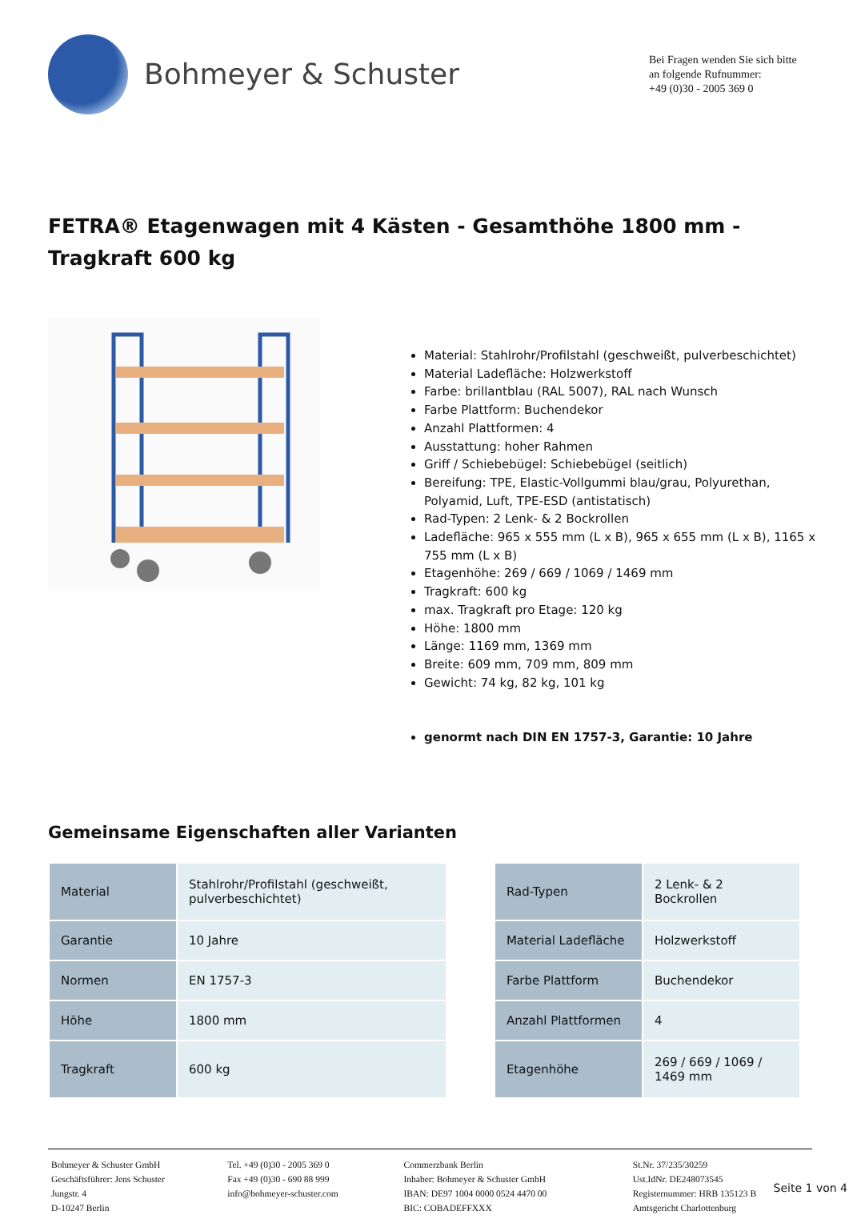Bohmeyer & Schuster
Bei Fragen wenden Sie sich bitte an folgende Rufnummer:
+49 (0)30 - 2005 369 0
FETRA® Etagenwagen mit 4 Kästen - Gesamthöhe 1800 mm - Tragkraft 600 kg
Material: Stahlrohr/Profilstahl (geschweißt, pulverbeschichtet)
Material Ladefläche: Holzwerkstoff
Farbe: brillantblau (RAL 5007), RAL nach Wunsch
Farbe Plattform: Buchendekor
Anzahl Plattformen: 4
Ausstattung: hoher Rahmen
Griff / Schiebebügel: Schiebebügel (seitlich)
Bereifung: TPE, Elastic-Vollgummi blau/grau, Polyurethan, Polyamid, Luft, TPE-ESD (antistatisch)
Rad-Typen: 2 Lenk- & 2 Bockrollen
Ladefläche: 965 x 555 mm (L x B), 965 x 655 mm (L x B), 1165 x 755 mm (L x B)
Etagenhöhe: 269 / 669 / 1069 / 1469 mm
Tragkraft: 600 kg
max. Tragkraft pro Etage: 120 kg
Höhe: 1800 mm
Länge: 1169 mm, 1369 mm
Breite: 609 mm, 709 mm, 809 mm
Gewicht: 74 kg, 82 kg, 101 kg
genormt nach DIN EN 1757-3, Garantie: 10 Jahre
Gemeinsame Eigenschaften aller Varianten
| Material | Stahlrohr/Profilstahl (geschweißt, pulverbeschichtet) |
| Garantie | 10 Jahre |
| Normen | EN 1757-3 |
| Höhe | 1800 mm |
| Tragkraft | 600 kg |
| Rad-Typen | 2 Lenk- & 2 Bockrollen |
| Material Ladefläche | Holzwerkstoff |
| Farbe Plattform | Buchendekor |
| Anzahl Plattformen | 4 |
| Etagenhöhe | 269 / 669 / 1069 / 1469 mm |
Bohmeyer & Schuster GmbH
Geschäftsführer: Jens Schuster
Jungstr. 4
D-10247 Berlin
Tel. +49 (0)30 - 2005 369 0
Fax +49 (0)30 - 690 88 999
info@bohmeyer-schuster.com
Commerzbank Berlin
Inhaber: Bohmeyer & Schuster GmbH
IBAN: DE97 1004 0000 0524 4470 00
BIC: COBADEFFXXX
St.Nr. 37/235/30259
Ust.IdNr. DE248073545
Registernummer: HRB 135123 B
Amtsgericht Charlottenburg
Seite 1 von 4